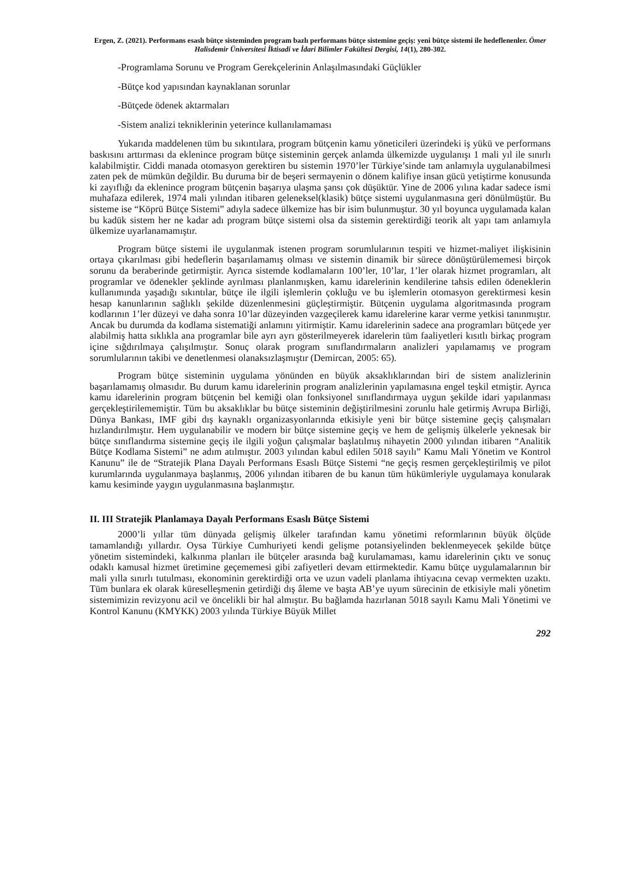Ergen, Z. (2021). Performans esaslı bütçe sisteminden program bazlı performans bütçe sistemine geçiş: yeni bütçe sistemi ile hedeflenenler. Ömer Halisdemir Üniversitesi İktisadi ve İdari Bilimler Fakültesi Dergisi, 14(1), 280-302.
-Programlama Sorunu ve Program Gerekçelerinin Anlaşılmasındaki Güçlükler
-Bütçe kod yapısından kaynaklanan sorunlar
-Bütçede ödenek aktarmaları
-Sistem analizi tekniklerinin yeterince kullanılamaması
Yukarıda maddelenen tüm bu sıkıntılara, program bütçenin kamu yöneticileri üzerindeki iş yükü ve performans baskısını arttırması da eklenince program bütçe sisteminin gerçek anlamda ülkemizde uygulanışı 1 mali yıl ile sınırlı kalabilmiştir. Ciddi manada otomasyon gerektiren bu sistemin 1970’ler Türkiye’sinde tam anlamıyla uygulanabilmesi zaten pek de mümkün değildir. Bu duruma bir de beşeri sermayenin o dönem kalifiye insan gücü yetiştirme konusunda ki zayıflığı da eklenince program bütçenin başarıya ulaşma şansı çok düşüktür. Yine de 2006 yılına kadar sadece ismi muhafaza edilerek, 1974 mali yılından itibaren geleneksel(klasik) bütçe sistemi uygulanmasına geri dönülmüştür. Bu sisteme ise “Köprü Bütçe Sistemi” adıyla sadece ülkemize has bir isim bulunmuştur. 30 yıl boyunca uygulamada kalan bu kadük sistem her ne kadar adı program bütçe sistemi olsa da sistemin gerektirdiği teorik alt yapı tam anlamıyla ülkemize uyarlanamamıştır.
Program bütçe sistemi ile uygulanmak istenen program sorumlularının tespiti ve hizmet-maliyet ilişkisinin ortaya çıkarılması gibi hedeflerin başarılamamış olması ve sistemin dinamik bir sürece dönüştürülememesi birçok sorunu da beraberinde getirmiştir. Ayrıca sistemde kodlamaların 100’ler, 10’lar, 1’ler olarak hizmet programları, alt programlar ve ödenekler şeklinde ayrılması planlanmışken, kamu idarelerinin kendilerine tahsis edilen ödeneklerin kullanımında yaşadığı sıkıntılar, bütçe ile ilgili işlemlerin çokluğu ve bu işlemlerin otomasyon gerektirmesi kesin hesap kanunlarının sağlıklı şekilde düzenlenmesini güçleştirmiştir. Bütçenin uygulama algoritmasında program kodlarının 1’ler düzeyi ve daha sonra 10’lar düzeyinden vazgeçilerek kamu idarelerine karar verme yetkisi tanınmıştır. Ancak bu durumda da kodlama sistematiği anlamını yitirmiştir. Kamu idarelerinin sadece ana programları bütçede yer alabilmiş hatta sıklıkla ana programlar bile ayrı ayrı gösterilmeyerek idarelerin tüm faaliyetleri kısıtlı birkaç program içine sığdırılmaya çalışılmıştır. Sonuç olarak program sınıflandırmaların analizleri yapılamamış ve program sorumlularının takibi ve denetlenmesi olanaksızlaşmıştır (Demircan, 2005: 65).
Program bütçe sisteminin uygulama yönünden en büyük aksaklıklarından biri de sistem analizlerinin başarılamamış olmasıdır. Bu durum kamu idarelerinin program analizlerinin yapılamasına engel teşkil etmiştir. Ayrıca kamu idarelerinin program bütçenin bel kemiği olan fonksiyonel sınıflandırmaya uygun şekilde idari yapılanması gerçekleştirilememiştir. Tüm bu aksaklıklar bu bütçe sisteminin değiştirilmesini zorunlu hale getirmiş Avrupa Birliği, Dünya Bankası, IMF gibi dış kaynaklı organizasyonlarında etkisiyle yeni bir bütçe sistemine geçiş çalışmaları hızlandırılmıştır. Hem uygulanabilir ve modern bir bütçe sistemine geçiş ve hem de gelişmiş ülkelerle yeknesak bir bütçe sınıflandırma sistemine geçiş ile ilgili yoğun çalışmalar başlatılmış nihayetin 2000 yılından itibaren “Analitik Bütçe Kodlama Sistemi” ne adım atılmıştır. 2003 yılından kabul edilen 5018 sayılı” Kamu Mali Yönetim ve Kontrol Kanunu” ile de “Stratejik Plana Dayalı Performans Esaslı Bütçe Sistemi “ne geçiş resmen gerçekleştirilmiş ve pilot kurumlarında uygulanmaya başlanmış, 2006 yılından itibaren de bu kanun tüm hükümleriyle uygulamaya konularak kamu kesiminde yaygın uygulanmasına başlanmıştır.
II. III Stratejik Planlamaya Dayalı Performans Esaslı Bütçe Sistemi
2000’li yıllar tüm dünyada gelişmiş ülkeler tarafından kamu yönetimi reformlarının büyük ölçüde tamamlandığı yıllardır. Oysa Türkiye Cumhuriyeti kendi gelişme potansiyelinden beklenmeyecek şekilde bütçe yönetim sistemindeki, kalkınma planları ile bütçeler arasında bağ kurulamaması, kamu idarelerinin çıktı ve sonuç odaklı kamusal hizmet üretimine geçememesi gibi zafiyetleri devam ettirmektedir. Kamu bütçe uygulamalarının bir mali yılla sınırlı tutulması, ekonominin gerektirdiği orta ve uzun vadeli planlama ihtiyacına cevap vermekten uzaktı. Tüm bunlara ek olarak küreselleşmenin getirdiği dış âleme ve başta AB’ye uyum sürecinin de etkisiyle mali yönetim sistemimizin revizyonu acil ve öncelikli bir hal almıştır. Bu bağlamda hazırlanan 5018 sayılı Kamu Mali Yönetimi ve Kontrol Kanunu (KMYKK) 2003 yılında Türkiye Büyük Millet
292